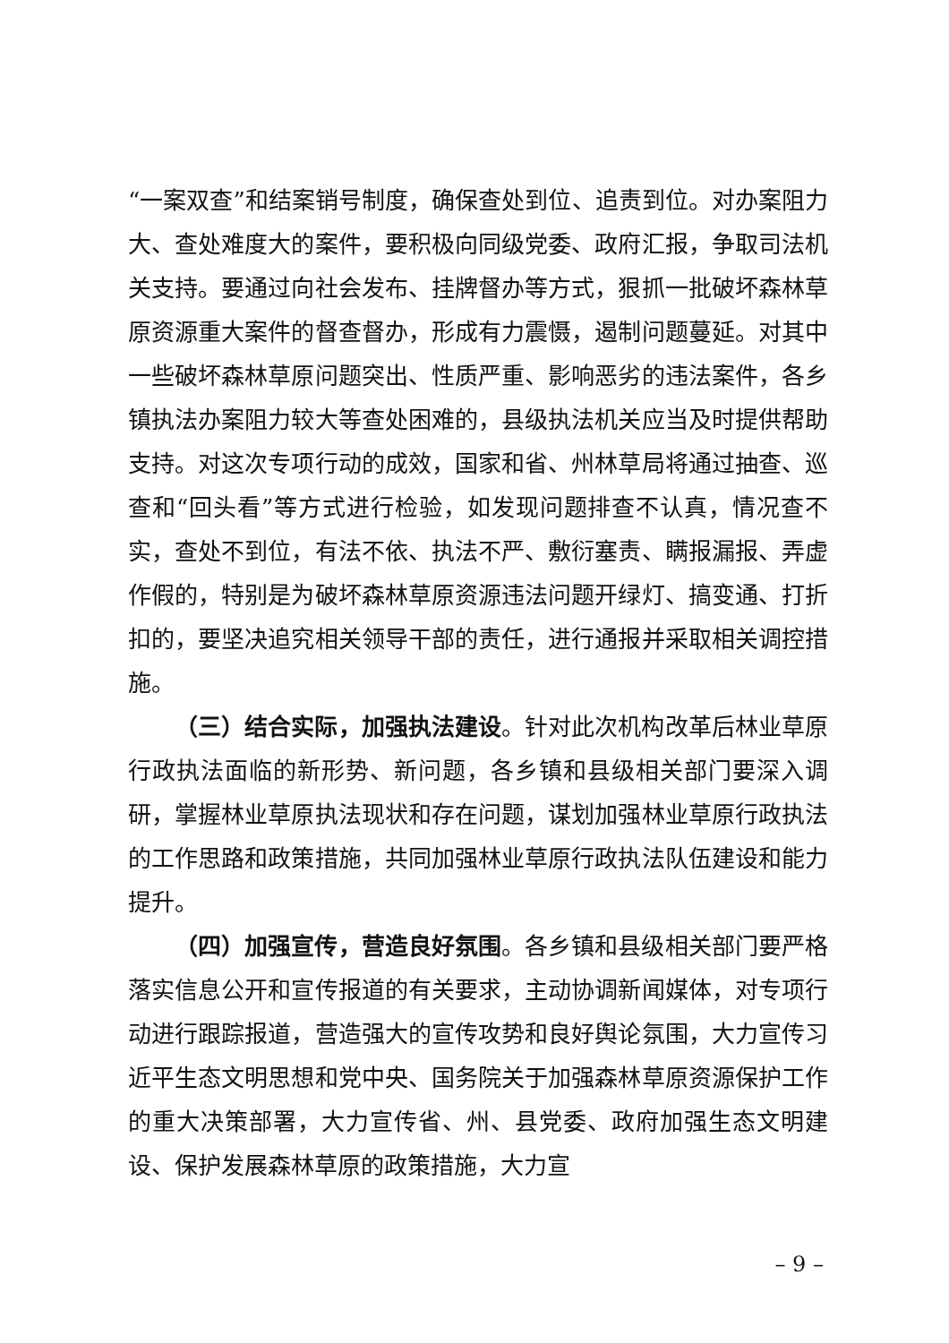“一案双查”和结案销号制度，确保查处到位、追责到位。对办案阻力大、查处难度大的案件，要积极向同级党委、政府汇报，争取司法机关支持。要通过向社会发布、挂牌督办等方式，狠抓一批破坏森林草原资源重大案件的督查督办，形成有力震慑，遏制问题蔓延。对其中一些破坏森林草原问题突出、性质严重、影响恶劣的违法案件，各乡镇执法办案阻力较大等查处困难的，县级执法机关应当及时提供帮助支持。对这次专项行动的成效，国家和省、州林草局将通过抽查、巡查和“回头看”等方式进行检验，如发现问题排查不认真，情况查不实，查处不到位，有法不依、执法不严、敷衍塞责、瞒报漏报、弄虚作假的，特别是为破坏森林草原资源违法问题开绿灯、搞变通、打折扣的，要坚决追究相关领导干部的责任，进行通报并采取相关调控措施。
（三）结合实际，加强执法建设。针对此次机构改革后林业草原行政执法面临的新形势、新问题，各乡镇和县级相关部门要深入调研，掌握林业草原执法现状和存在问题，谋划加强林业草原行政执法的工作思路和政策措施，共同加强林业草原行政执法队伍建设和能力提升。
（四）加强宣传，营造良好氛围。各乡镇和县级相关部门要严格落实信息公开和宣传报道的有关要求，主动协调新闻媒体，对专项行动进行跟踪报道，营造强大的宣传攻势和良好舆论氛围，大力宣传习近平生态文明思想和党中央、国务院关于加强森林草原资源保护工作的重大决策部署，大力宣传省、州、县党委、政府加强生态文明建设、保护发展森林草原的政策措施，大力宣
– 9 –